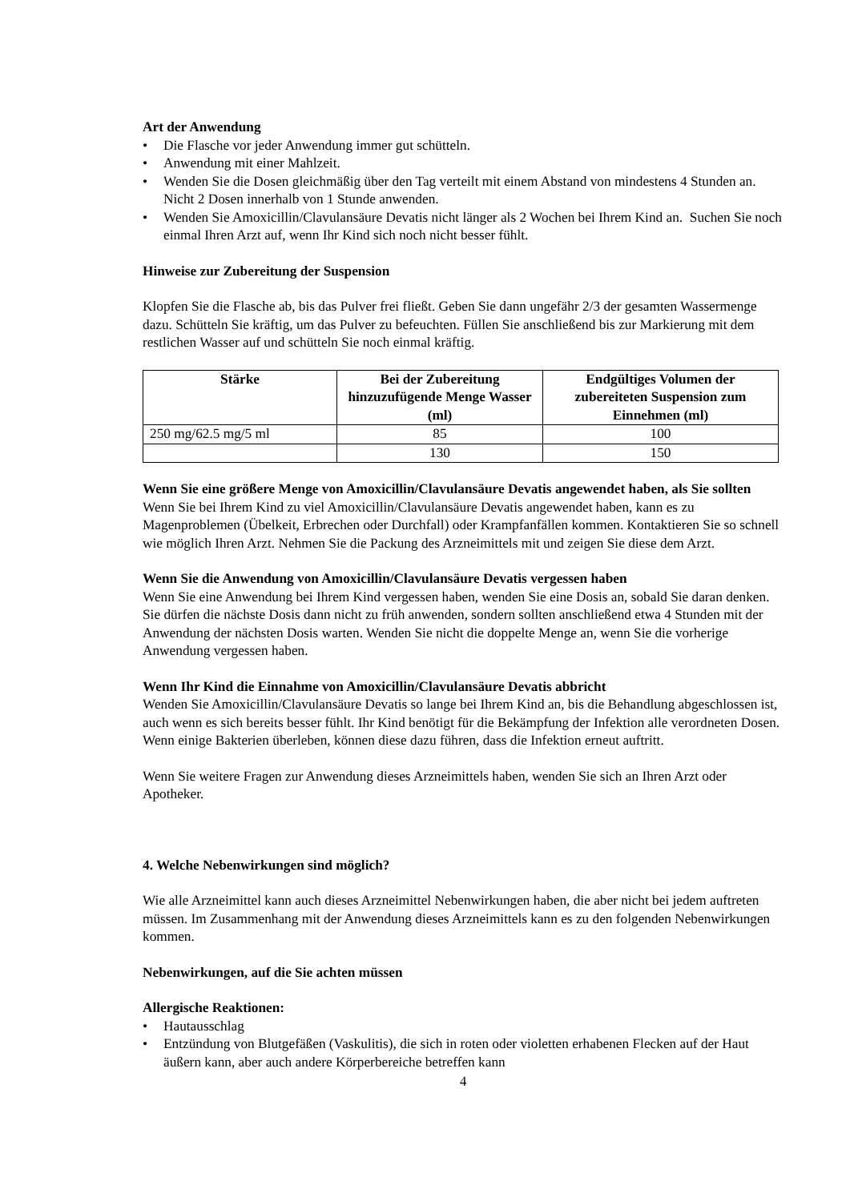Art der Anwendung
• Die Flasche vor jeder Anwendung immer gut schütteln.
• Anwendung mit einer Mahlzeit.
• Wenden Sie die Dosen gleichmäßig über den Tag verteilt mit einem Abstand von mindestens 4 Stunden an. Nicht 2 Dosen innerhalb von 1 Stunde anwenden.
• Wenden Sie Amoxicillin/Clavulansäure Devatis nicht länger als 2 Wochen bei Ihrem Kind an. Suchen Sie noch einmal Ihren Arzt auf, wenn Ihr Kind sich noch nicht besser fühlt.
Hinweise zur Zubereitung der Suspension
Klopfen Sie die Flasche ab, bis das Pulver frei fließt. Geben Sie dann ungefähr 2/3 der gesamten Wassermenge dazu. Schütteln Sie kräftig, um das Pulver zu befeuchten. Füllen Sie anschließend bis zur Markierung mit dem restlichen Wasser auf und schütteln Sie noch einmal kräftig.
| Stärke | Bei der Zubereitung hinzuzufügende Menge Wasser (ml) | Endgültiges Volumen der zubereiteten Suspension zum Einnehmen (ml) |
| --- | --- | --- |
| 250 mg/62.5 mg/5 ml | 85 | 100 |
| | 130 | 150 |
Wenn Sie eine größere Menge von Amoxicillin/Clavulansäure Devatis angewendet haben, als Sie sollten
Wenn Sie bei Ihrem Kind zu viel Amoxicillin/Clavulansäure Devatis angewendet haben, kann es zu Magenproblemen (Übelkeit, Erbrechen oder Durchfall) oder Krampfanfällen kommen. Kontaktieren Sie so schnell wie möglich Ihren Arzt. Nehmen Sie die Packung des Arzneimittels mit und zeigen Sie diese dem Arzt.
Wenn Sie die Anwendung von Amoxicillin/Clavulansäure Devatis vergessen haben
Wenn Sie eine Anwendung bei Ihrem Kind vergessen haben, wenden Sie eine Dosis an, sobald Sie daran denken. Sie dürfen die nächste Dosis dann nicht zu früh anwenden, sondern sollten anschließend etwa 4 Stunden mit der Anwendung der nächsten Dosis warten. Wenden Sie nicht die doppelte Menge an, wenn Sie die vorherige Anwendung vergessen haben.
Wenn Ihr Kind die Einnahme von Amoxicillin/Clavulansäure Devatis abbricht
Wenden Sie Amoxicillin/Clavulansäure Devatis so lange bei Ihrem Kind an, bis die Behandlung abgeschlossen ist, auch wenn es sich bereits besser fühlt. Ihr Kind benötigt für die Bekämpfung der Infektion alle verordneten Dosen. Wenn einige Bakterien überleben, können diese dazu führen, dass die Infektion erneut auftritt.
Wenn Sie weitere Fragen zur Anwendung dieses Arzneimittels haben, wenden Sie sich an Ihren Arzt oder Apotheker.
4. Welche Nebenwirkungen sind möglich?
Wie alle Arzneimittel kann auch dieses Arzneimittel Nebenwirkungen haben, die aber nicht bei jedem auftreten müssen. Im Zusammenhang mit der Anwendung dieses Arzneimittels kann es zu den folgenden Nebenwirkungen kommen.
Nebenwirkungen, auf die Sie achten müssen
Allergische Reaktionen:
• Hautausschlag
• Entzündung von Blutgefäßen (Vaskulitis), die sich in roten oder violetten erhabenen Flecken auf der Haut äußern kann, aber auch andere Körperbereiche betreffen kann
4